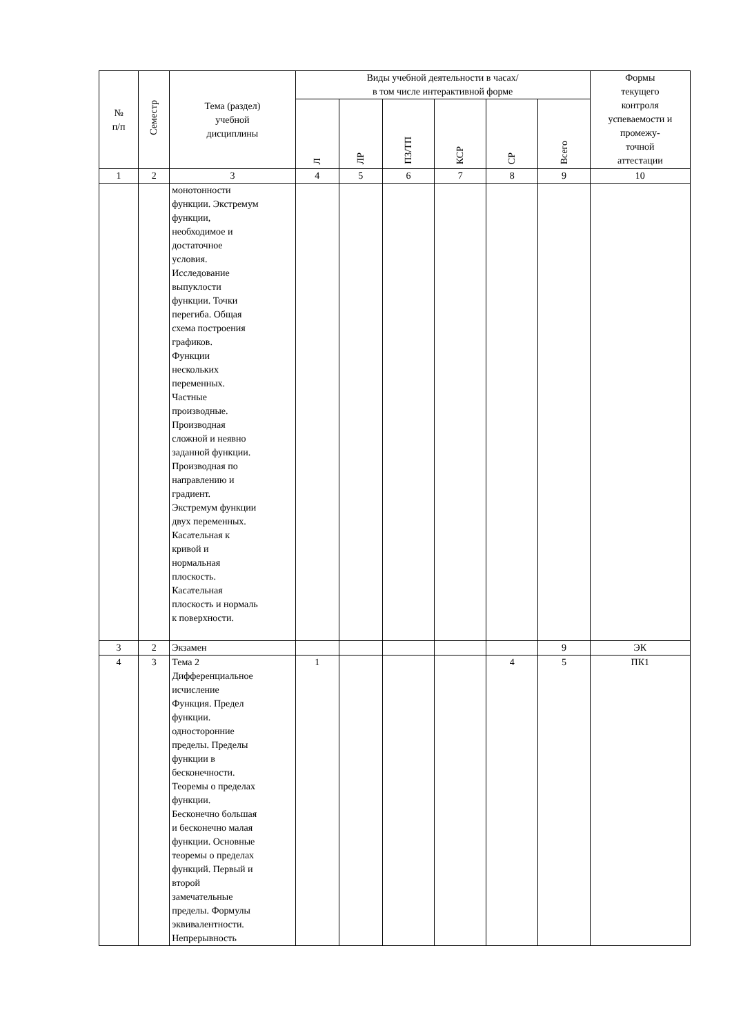| № п/п | Семестр | Тема (раздел) учебной дисциплины | Виды учебной деятельности в часах/ в том числе интерактивной форме | | | | | | Формы текущего контроля успеваемости и промежу- точной аттестации |
| --- | --- | --- | --- | --- | --- | --- | --- | --- | --- |
| | | | Л | ЛР | ПЗ/ТП | КСР | СР | Всего | |
| 1 | 2 | 3 | 4 | 5 | 6 | 7 | 8 | 9 | 10 |
| | | монотонности функции. Экстремум функции, необходимое и достаточное условия. Исследование выпуклости функции. Точки перегиба. Общая схема построения графиков. Функции нескольких переменных. Частные производные. Производная сложной и неявно заданной функции. Производная по направлению и градиент. Экстремум функции двух переменных. Касательная к кривой и нормальная плоскость. Касательная плоскость и нормаль к поверхности. | | | | | | | |
| 3 | 2 | Экзамен | | | | | | 9 | ЭК |
| 4 | 3 | Тема 2 Дифференциальное исчисление Функция. Предел функции. односторонние пределы. Пределы функции в бесконечности. Теоремы о пределах функции. Бесконечно большая и бесконечно малая функции. Основные теоремы о пределах функций. Первый и второй замечательные пределы. Формулы эквивалентности. Непрерывность | 1 | | | | 4 | 5 | ПК1 |